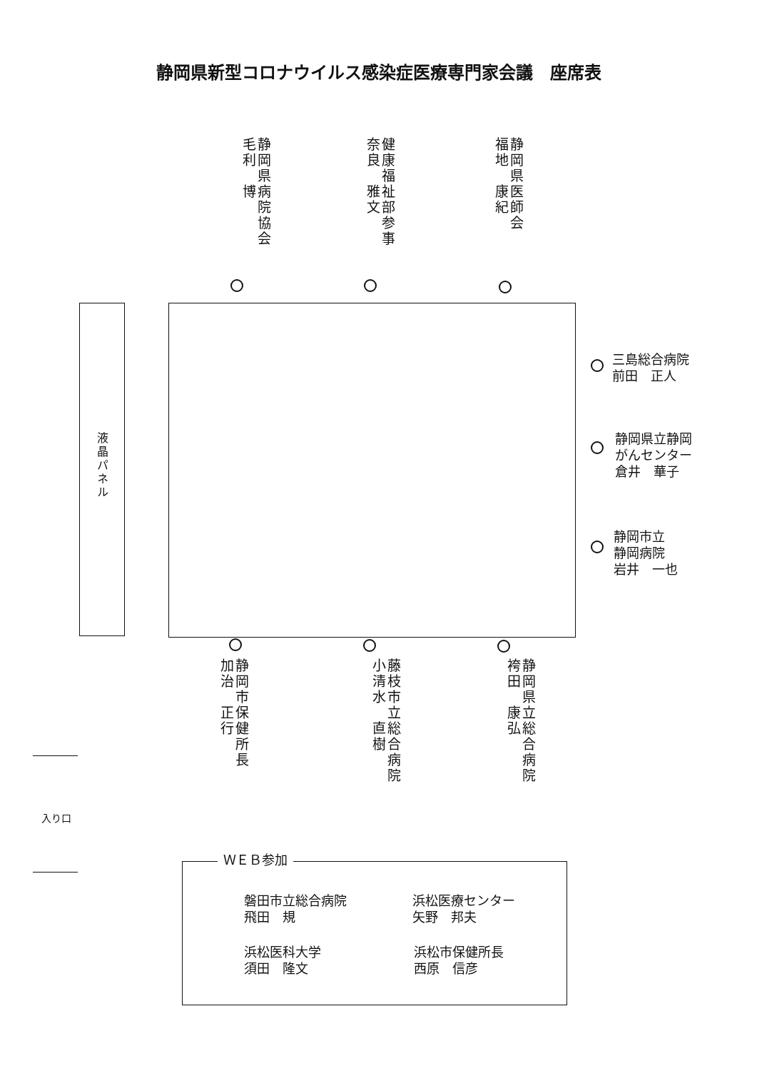静岡県新型コロナウイルス感染症医療専門家会議　座席表
静岡県病院協会
毛利　博
健康福祉部参事
奈良　雅文
静岡県医師会
福地　康紀
液晶パネル
三島総合病院
前田　正人
静岡県立静岡
がんセンター
倉井　華子
静岡市立
静岡病院
岩井　一也
静岡市保健所長
加治　正行
藤枝市立総合病院
小清水　直樹
静岡県立総合病院
袴田　康弘
入り口
ＷＥＢ参加
磐田市立総合病院
飛田　規
浜松医療センター
矢野　邦夫
浜松医科大学
須田　隆文
浜松市保健所長
西原　信彦